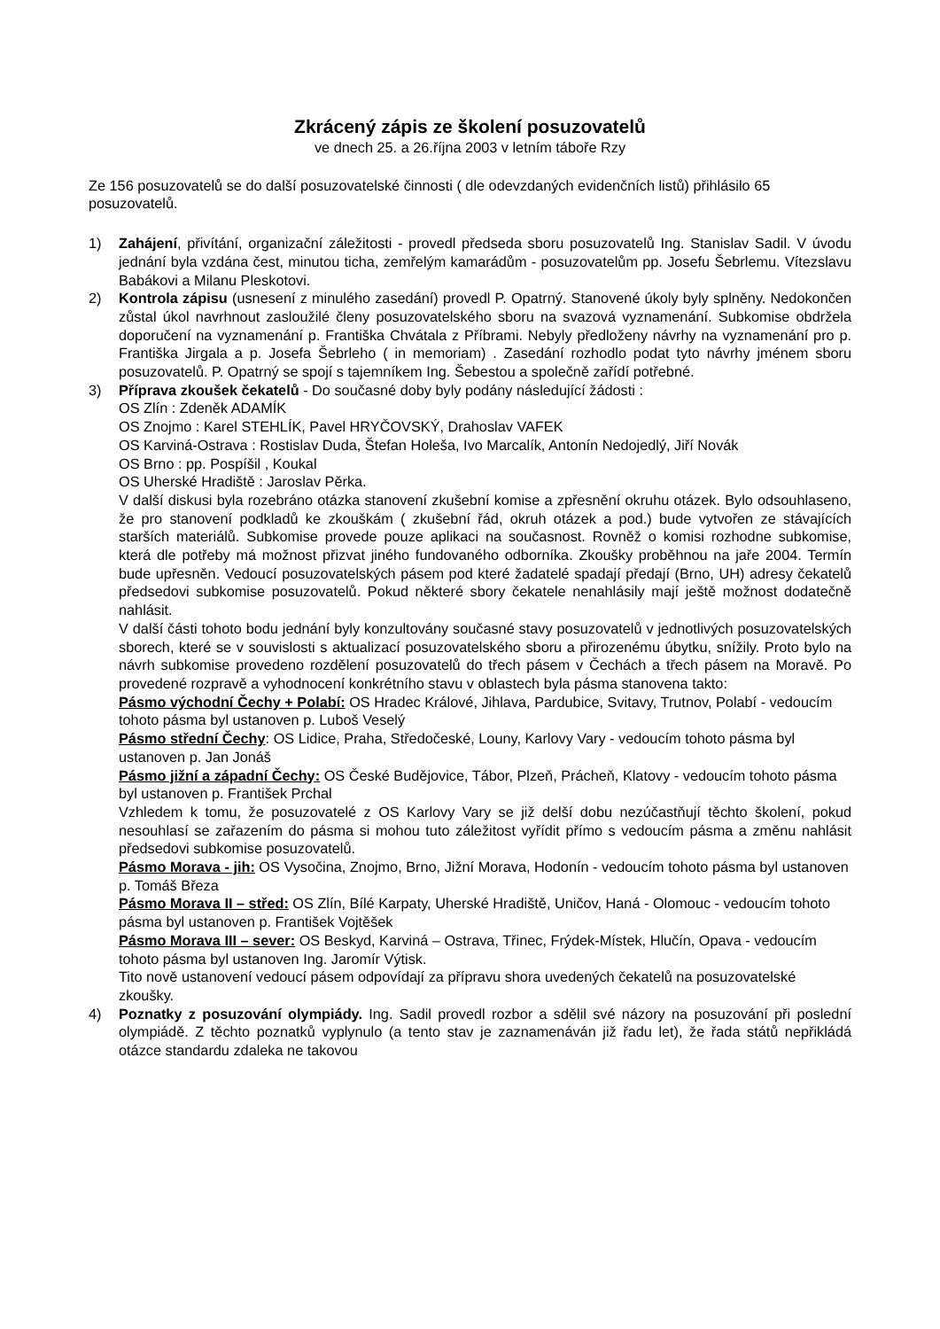Zkrácený zápis ze školení posuzovatelů
ve dnech 25. a 26.října 2003 v letním táboře Rzy
Ze 156 posuzovatelů se do další posuzovatelské činnosti ( dle odevzdaných evidenčních listů) přihlásilo 65 posuzovatelů.
1) Zahájení, přivítání, organizační záležitosti - provedl předseda sboru posuzovatelů Ing. Stanislav Sadil. V úvodu jednání byla vzdána čest, minutou ticha, zemřelým kamarádům - posuzovatelům pp. Josefu Šebrlemu. Vítezslavu Babákovi a Milanu Pleskotovi.
2) Kontrola zápisu (usnesení z minulého zasedání) provedl P. Opatrný. Stanovené úkoly byly splněny. Nedokončen zůstal úkol navrhnout zasloužilé členy posuzovatelského sboru na svazová vyznamenání. Subkomise obdržela doporučení na vyznamenání p. Františka Chvátala z Příbrami. Nebyly předloženy návrhy na vyznamenání pro p. Františka Jirgala a p. Josefa Šebrleho ( in memoriam) . Zasedání rozhodlo podat tyto návrhy jménem sboru posuzovatelů. P. Opatrný se spojí s tajemníkem Ing. Šebestou a společně zařídí potřebné.
3) Příprava zkoušek čekatelů - Do současné doby byly podány následující žádosti :
OS Zlín : Zdeněk ADAMÍK
OS Znojmo : Karel STEHLÍK, Pavel HRYČOVSKÝ, Drahoslav VAFEK
OS Karviná-Ostrava : Rostislav Duda, Štefan Holeša, Ivo Marcalík, Antonín Nedojedlý, Jiří Novák
OS Brno : pp. Pospíšil , Koukal
OS Uherské Hradiště : Jaroslav Pěrka.
V další diskusi byla rozebráno otázka stanovení zkušební komise a zpřesnění okruhu otázek. Bylo odsouhlaseno, že pro stanovení podkladů ke zkouškám ( zkušební řád, okruh otázek a pod.) bude vytvořen ze stávajících starších materiálů. Subkomise provede pouze aplikaci na současnost. Rovněž o komisi rozhodne subkomise, která dle potřeby má možnost přizvat jiného fundovaného odborníka. Zkoušky proběhnou na jaře 2004. Termín bude upřesněn. Vedoucí posuzovatelských pásem pod které žadatelé spadají předají (Brno, UH) adresy čekatelů předsedovi subkomise posuzovatelů. Pokud některé sbory čekatele nenahlásily mají ještě možnost dodatečně nahlásit.
V další části tohoto bodu jednání byly konzultovány současné stavy posuzovatelů v jednotlivých posuzovatelských sborech, které se v souvislosti s aktualizací posuzovatelského sboru a přirozenému úbytku, snížily. Proto bylo na návrh subkomise provedeno rozdělení posuzovatelů do třech pásem v Čechách a třech pásem na Moravě. Po provedené rozpravě a vyhodnocení konkrétního stavu v oblastech byla pásma stanovena takto:
Pásmo východní Čechy + Polabí: OS Hradec Králové, Jihlava, Pardubice, Svitavy, Trutnov, Polabí - vedoucím tohoto pásma byl ustanoven p. Luboš Veselý
Pásmo střední Čechy: OS Lidice, Praha, Středočeské, Louny, Karlovy Vary - vedoucím tohoto pásma byl ustanoven p. Jan Jonáš
Pásmo jižní a západní Čechy: OS České Budějovice, Tábor, Plzeň, Prácheň, Klatovy - vedoucím tohoto pásma byl ustanoven p. František Prchal
Vzhledem k tomu, že posuzovatelé z OS Karlovy Vary se již delší dobu nezúčastňují těchto školení, pokud nesouhlasí se zařazením do pásma si mohou tuto záležitost vyřídit přímo s vedoucím pásma a změnu nahlásit předsedovi subkomise posuzovatelů.
Pásmo Morava - jih: OS Vysočina, Znojmo, Brno, Jižní Morava, Hodonín - vedoucím tohoto pásma byl ustanoven p. Tomáš Březa
Pásmo Morava II – střed: OS Zlín, Bílé Karpaty, Uherské Hradiště, Uničov, Haná - Olomouc - vedoucím tohoto pásma byl ustanoven p. František Vojtěšek
Pásmo Morava III – sever: OS Beskyd, Karviná – Ostrava, Třinec, Frýdek-Místek, Hlučín, Opava - vedoucím tohoto pásma byl ustanoven Ing. Jaromír Výtisk.
Tito nově ustanovení vedoucí pásem odpovídají za přípravu shora uvedených čekatelů na posuzovatelské zkoušky.
4) Poznatky z posuzování olympiády. Ing. Sadil provedl rozbor a sdělil své názory na posuzování při poslední olympiádě. Z těchto poznatků vyplynulo (a tento stav je zaznamenáván již řadu let), že řada států nepřikládá otázce standardu zdaleka ne takovou